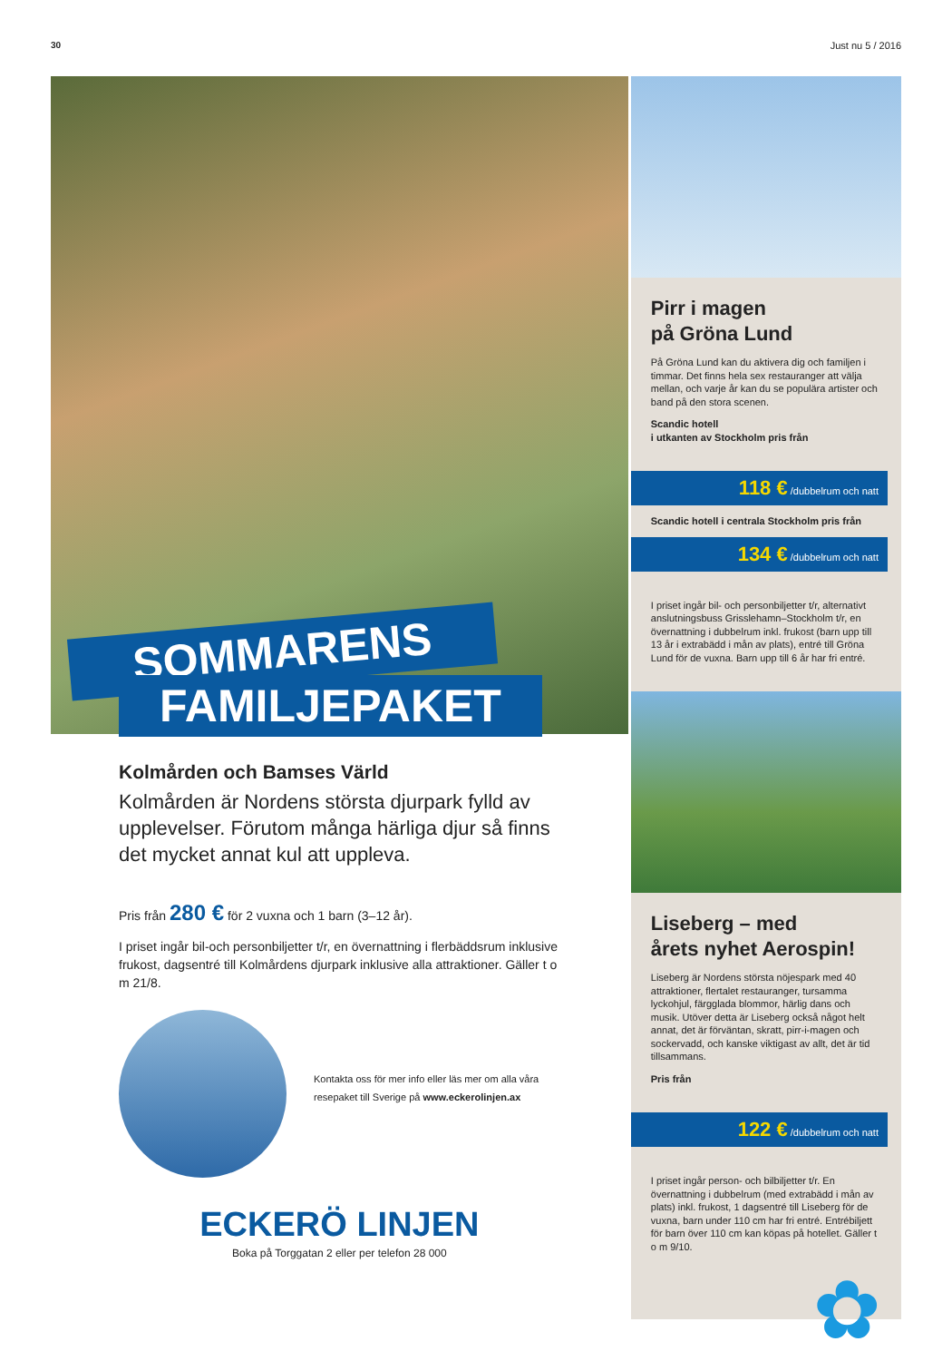30 Just nu 5 / 2016
SOMMARENS
FAMILJEPAKET
Kolmården och Bamses Värld
Kolmården är Nordens största djurpark fylld av upplevelser. Förutom många härliga djur så finns det mycket annat kul att uppleva.
Pris från 280 € för 2 vuxna och 1 barn (3–12 år).
I priset ingår bil-och personbiljetter t/r, en övernattning i flerbäddsrum inklusive frukost, dagsentré till Kolmårdens djurpark inklusive alla attraktioner. Gäller t o m 21/8.
Kontakta oss för mer info eller läs mer om alla våra resepaket till Sverige på www.eckerolinjen.ax
ECKERÖ LINJEN
Boka på Torggatan 2 eller per telefon 28 000
Pirr i magen
på Gröna Lund
På Gröna Lund kan du aktivera dig och familjen i timmar. Det finns hela sex restauranger att välja mellan, och varje år kan du se populära artister och band på den stora scenen.
Scandic hotell
i utkanten av Stockholm pris från
118 € /dubbelrum och natt
Scandic hotell i centrala Stockholm pris från
134 € /dubbelrum och natt
I priset ingår bil- och personbiljetter t/r, alternativt anslutningsbuss Grisslehamn–Stockholm t/r, en övernattning i dubbelrum inkl. frukost (barn upp till 13 år i extrabädd i mån av plats), entré till Gröna Lund för de vuxna. Barn upp till 6 år har fri entré.
Liseberg – med
årets nyhet Aerospin!
Liseberg är Nordens största nöjespark med 40 attraktioner, flertalet restauranger, tursamma lyckohjul, färgglada blommor, härlig dans och musik. Utöver detta är Liseberg också något helt annat, det är förväntan, skratt, pirr-i-magen och sockervadd, och kanske viktigast av allt, det är tid tillsammans.
Pris från
122 € /dubbelrum och natt
I priset ingår person- och bilbiljetter t/r. En övernattning i dubbelrum (med extrabädd i mån av plats) inkl. frukost, 1 dagsentré till Liseberg för de vuxna, barn under 110 cm har fri entré. Entrébiljett för barn över 110 cm kan köpas på hotellet. Gäller t o m 9/10.
✿